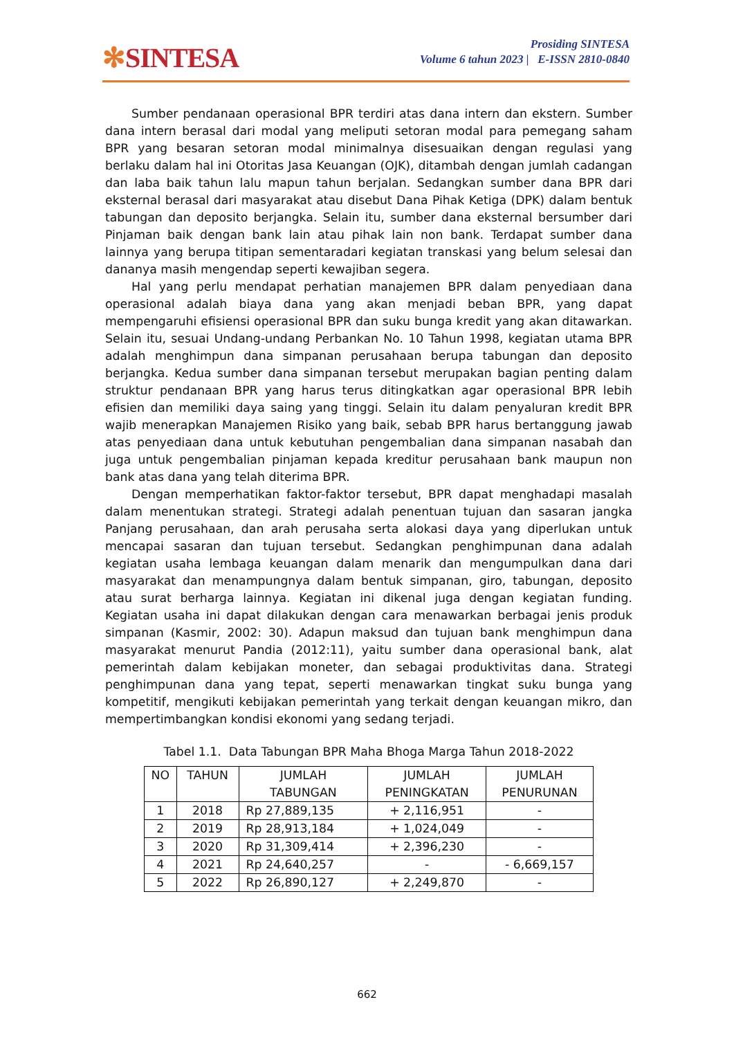✻SINTESA
Prosiding SINTESA
Volume 6 tahun 2023 | E-ISSN 2810-0840
Sumber pendanaan operasional BPR terdiri atas dana intern dan ekstern. Sumber dana intern berasal dari modal yang meliputi setoran modal para pemegang saham BPR yang besaran setoran modal minimalnya disesuaikan dengan regulasi yang berlaku dalam hal ini Otoritas Jasa Keuangan (OJK), ditambah dengan jumlah cadangan dan laba baik tahun lalu mapun tahun berjalan. Sedangkan sumber dana BPR dari eksternal berasal dari masyarakat atau disebut Dana Pihak Ketiga (DPK) dalam bentuk tabungan dan deposito berjangka. Selain itu, sumber dana eksternal bersumber dari Pinjaman baik dengan bank lain atau pihak lain non bank. Terdapat sumber dana lainnya yang berupa titipan sementaradari kegiatan transkasi yang belum selesai dan dananya masih mengendap seperti kewajiban segera.
Hal yang perlu mendapat perhatian manajemen BPR dalam penyediaan dana operasional adalah biaya dana yang akan menjadi beban BPR, yang dapat mempengaruhi efisiensi operasional BPR dan suku bunga kredit yang akan ditawarkan. Selain itu, sesuai Undang-undang Perbankan No. 10 Tahun 1998, kegiatan utama BPR adalah menghimpun dana simpanan perusahaan berupa tabungan dan deposito berjangka. Kedua sumber dana simpanan tersebut merupakan bagian penting dalam struktur pendanaan BPR yang harus terus ditingkatkan agar operasional BPR lebih efisien dan memiliki daya saing yang tinggi. Selain itu dalam penyaluran kredit BPR wajib menerapkan Manajemen Risiko yang baik, sebab BPR harus bertanggung jawab atas penyediaan dana untuk kebutuhan pengembalian dana simpanan nasabah dan juga untuk pengembalian pinjaman kepada kreditur perusahaan bank maupun non bank atas dana yang telah diterima BPR.
Dengan memperhatikan faktor-faktor tersebut, BPR dapat menghadapi masalah dalam menentukan strategi. Strategi adalah penentuan tujuan dan sasaran jangka Panjang perusahaan, dan arah perusaha serta alokasi daya yang diperlukan untuk mencapai sasaran dan tujuan tersebut. Sedangkan penghimpunan dana adalah kegiatan usaha lembaga keuangan dalam menarik dan mengumpulkan dana dari masyarakat dan menampungnya dalam bentuk simpanan, giro, tabungan, deposito atau surat berharga lainnya. Kegiatan ini dikenal juga dengan kegiatan funding. Kegiatan usaha ini dapat dilakukan dengan cara menawarkan berbagai jenis produk simpanan (Kasmir, 2002: 30). Adapun maksud dan tujuan bank menghimpun dana masyarakat menurut Pandia (2012:11), yaitu sumber dana operasional bank, alat pemerintah dalam kebijakan moneter, dan sebagai produktivitas dana. Strategi penghimpunan dana yang tepat, seperti menawarkan tingkat suku bunga yang kompetitif, mengikuti kebijakan pemerintah yang terkait dengan keuangan mikro, dan mempertimbangkan kondisi ekonomi yang sedang terjadi.
Tabel 1.1. Data Tabungan BPR Maha Bhoga Marga Tahun 2018-2022
| NO | TAHUN | JUMLAH TABUNGAN | JUMLAH PENINGKATAN | JUMLAH PENURUNAN |
| --- | --- | --- | --- | --- |
| 1 | 2018 | Rp 27,889,135 | + 2,116,951 | - |
| 2 | 2019 | Rp 28,913,184 | + 1,024,049 | - |
| 3 | 2020 | Rp 31,309,414 | + 2,396,230 | - |
| 4 | 2021 | Rp 24,640,257 | - | - 6,669,157 |
| 5 | 2022 | Rp 26,890,127 | + 2,249,870 | - |
662